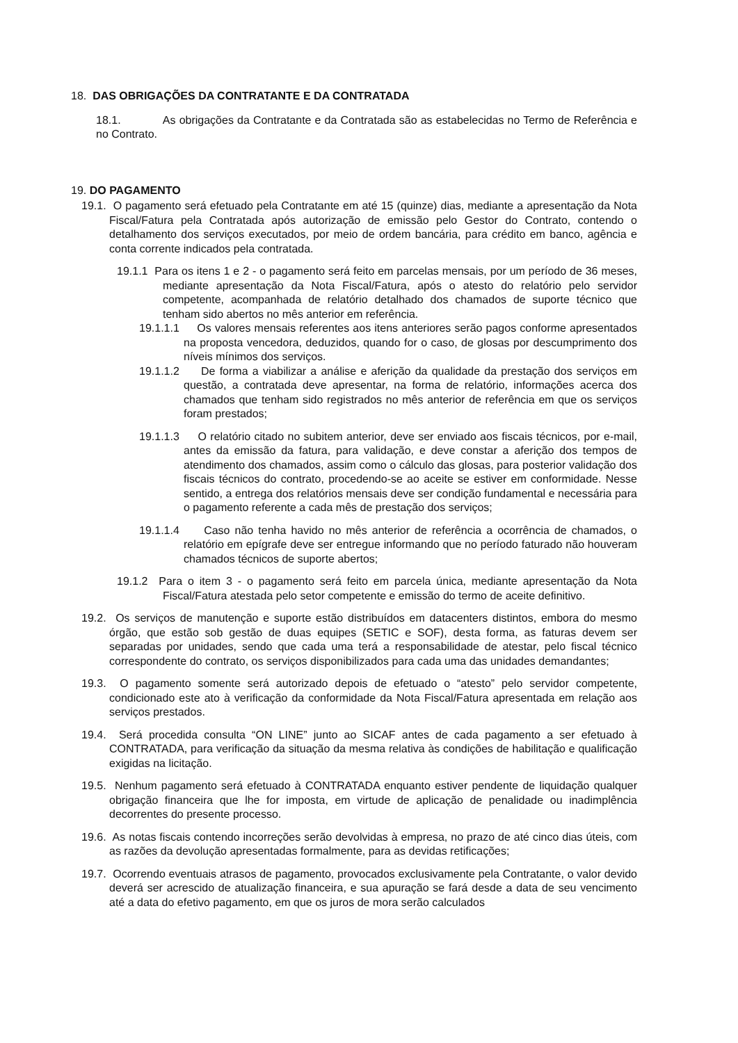18. DAS OBRIGAÇÕES DA CONTRATANTE E DA CONTRATADA
18.1. As obrigações da Contratante e da Contratada são as estabelecidas no Termo de Referência e no Contrato.
19. DO PAGAMENTO
19.1. O pagamento será efetuado pela Contratante em até 15 (quinze) dias, mediante a apresentação da Nota Fiscal/Fatura pela Contratada após autorização de emissão pelo Gestor do Contrato, contendo o detalhamento dos serviços executados, por meio de ordem bancária, para crédito em banco, agência e conta corrente indicados pela contratada.
19.1.1 Para os itens 1 e 2 - o pagamento será feito em parcelas mensais, por um período de 36 meses, mediante apresentação da Nota Fiscal/Fatura, após o atesto do relatório pelo servidor competente, acompanhada de relatório detalhado dos chamados de suporte técnico que tenham sido abertos no mês anterior em referência.
19.1.1.1 Os valores mensais referentes aos itens anteriores serão pagos conforme apresentados na proposta vencedora, deduzidos, quando for o caso, de glosas por descumprimento dos níveis mínimos dos serviços.
19.1.1.2 De forma a viabilizar a análise e aferição da qualidade da prestação dos serviços em questão, a contratada deve apresentar, na forma de relatório, informações acerca dos chamados que tenham sido registrados no mês anterior de referência em que os serviços foram prestados;
19.1.1.3 O relatório citado no subitem anterior, deve ser enviado aos fiscais técnicos, por e-mail, antes da emissão da fatura, para validação, e deve constar a aferição dos tempos de atendimento dos chamados, assim como o cálculo das glosas, para posterior validação dos fiscais técnicos do contrato, procedendo-se ao aceite se estiver em conformidade. Nesse sentido, a entrega dos relatórios mensais deve ser condição fundamental e necessária para o pagamento referente a cada mês de prestação dos serviços;
19.1.1.4 Caso não tenha havido no mês anterior de referência a ocorrência de chamados, o relatório em epígrafe deve ser entregue informando que no período faturado não houveram chamados técnicos de suporte abertos;
19.1.2 Para o item 3 - o pagamento será feito em parcela única, mediante apresentação da Nota Fiscal/Fatura atestada pelo setor competente e emissão do termo de aceite definitivo.
19.2. Os serviços de manutenção e suporte estão distribuídos em datacenters distintos, embora do mesmo órgão, que estão sob gestão de duas equipes (SETIC e SOF), desta forma, as faturas devem ser separadas por unidades, sendo que cada uma terá a responsabilidade de atestar, pelo fiscal técnico correspondente do contrato, os serviços disponibilizados para cada uma das unidades demandantes;
19.3. O pagamento somente será autorizado depois de efetuado o “atesto” pelo servidor competente, condicionado este ato à verificação da conformidade da Nota Fiscal/Fatura apresentada em relação aos serviços prestados.
19.4. Será procedida consulta “ON LINE” junto ao SICAF antes de cada pagamento a ser efetuado à CONTRATADA, para verificação da situação da mesma relativa às condições de habilitação e qualificação exigidas na licitação.
19.5. Nenhum pagamento será efetuado à CONTRATADA enquanto estiver pendente de liquidação qualquer obrigação financeira que lhe for imposta, em virtude de aplicação de penalidade ou inadimplência decorrentes do presente processo.
19.6. As notas fiscais contendo incorreções serão devolvidas à empresa, no prazo de até cinco dias úteis, com as razões da devolução apresentadas formalmente, para as devidas retificações;
19.7. Ocorrendo eventuais atrasos de pagamento, provocados exclusivamente pela Contratante, o valor devido deverá ser acrescido de atualização financeira, e sua apuração se fará desde a data de seu vencimento até a data do efetivo pagamento, em que os juros de mora serão calculados